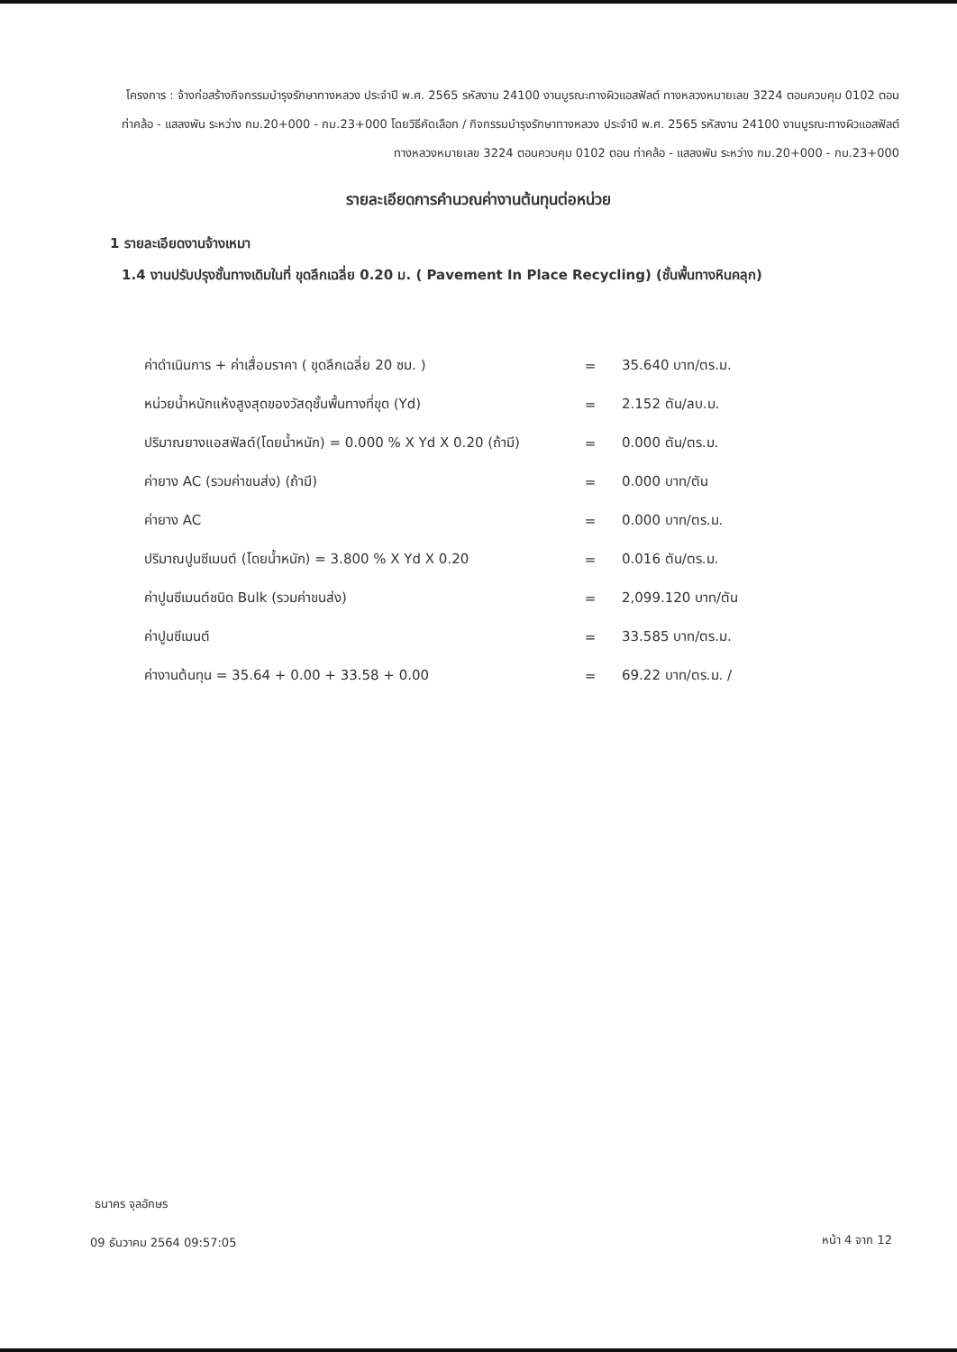โครงการ : จ้างก่อสร้างกิจกรรมบำรุงรักษาทางหลวง ประจำปี พ.ศ. 2565 รหัสงาน 24100 งานบูรณะทางผิวแอสฟัลต์ ทางหลวงหมายเลข 3224 ตอนควบคุม 0102 ตอน ท่าคล้อ - แสลงพัน ระหว่าง กม.20+000 - กม.23+000 โดยวิธีคัดเลือก / กิจกรรมบำรุงรักษาทางหลวง ประจำปี พ.ศ. 2565 รหัสงาน 24100 งานบูรณะทางผิวแอสฟัลต์ ทางหลวงหมายเลข 3224 ตอนควบคุม 0102 ตอน ท่าคล้อ - แสลงพัน ระหว่าง กม.20+000 - กม.23+000
รายละเอียดการคำนวณค่างานต้นทุนต่อหน่วย
1 รายละเอียดงานจ้างเหมา
1.4 งานปรับปรุงชั้นทางเดิมในที่ ขุดลึกเฉลี่ย 0.20 ม. ( Pavement In Place Recycling) (ชั้นพื้นทางหินคลุก)
| ค่าดำเนินการ + ค่าเสื่อมราคา ( ขุดลึกเฉลี่ย 20 ซม. ) | = | 35.640 บาท/ตร.ม. |
| หน่วยน้ำหนักแห้งสูงสุดของวัสดุชั้นพื้นทางที่ขุด (Yd) | = | 2.152 ตัน/ลบ.ม. |
| ปริมาณยางแอสฟัลต์(โดยน้ำหนัก) = 0.000 % X Yd X 0.20 (ถ้ามี) | = | 0.000 ตัน/ตร.ม. |
| ค่ายาง AC (รวมค่าขนส่ง) (ถ้ามี) | = | 0.000 บาท/ตัน |
| ค่ายาง AC | = | 0.000 บาท/ตร.ม. |
| ปริมาณปูนซีเมนต์ (โดยน้ำหนัก) = 3.800 % X Yd X 0.20 | = | 0.016 ตัน/ตร.ม. |
| ค่าปูนซีเมนต์ชนิด Bulk (รวมค่าขนส่ง) | = | 2,099.120 บาท/ตัน |
| ค่าปูนซีเมนต์ | = | 33.585 บาท/ตร.ม. |
| ค่างานต้นทุน = 35.64 + 0.00 + 33.58 + 0.00 | = | 69.22 บาท/ตร.ม. / |
ธนาคร จุลอักษร
09 ธันวาคม 2564 09:57:05 หน้า 4 จาก 12